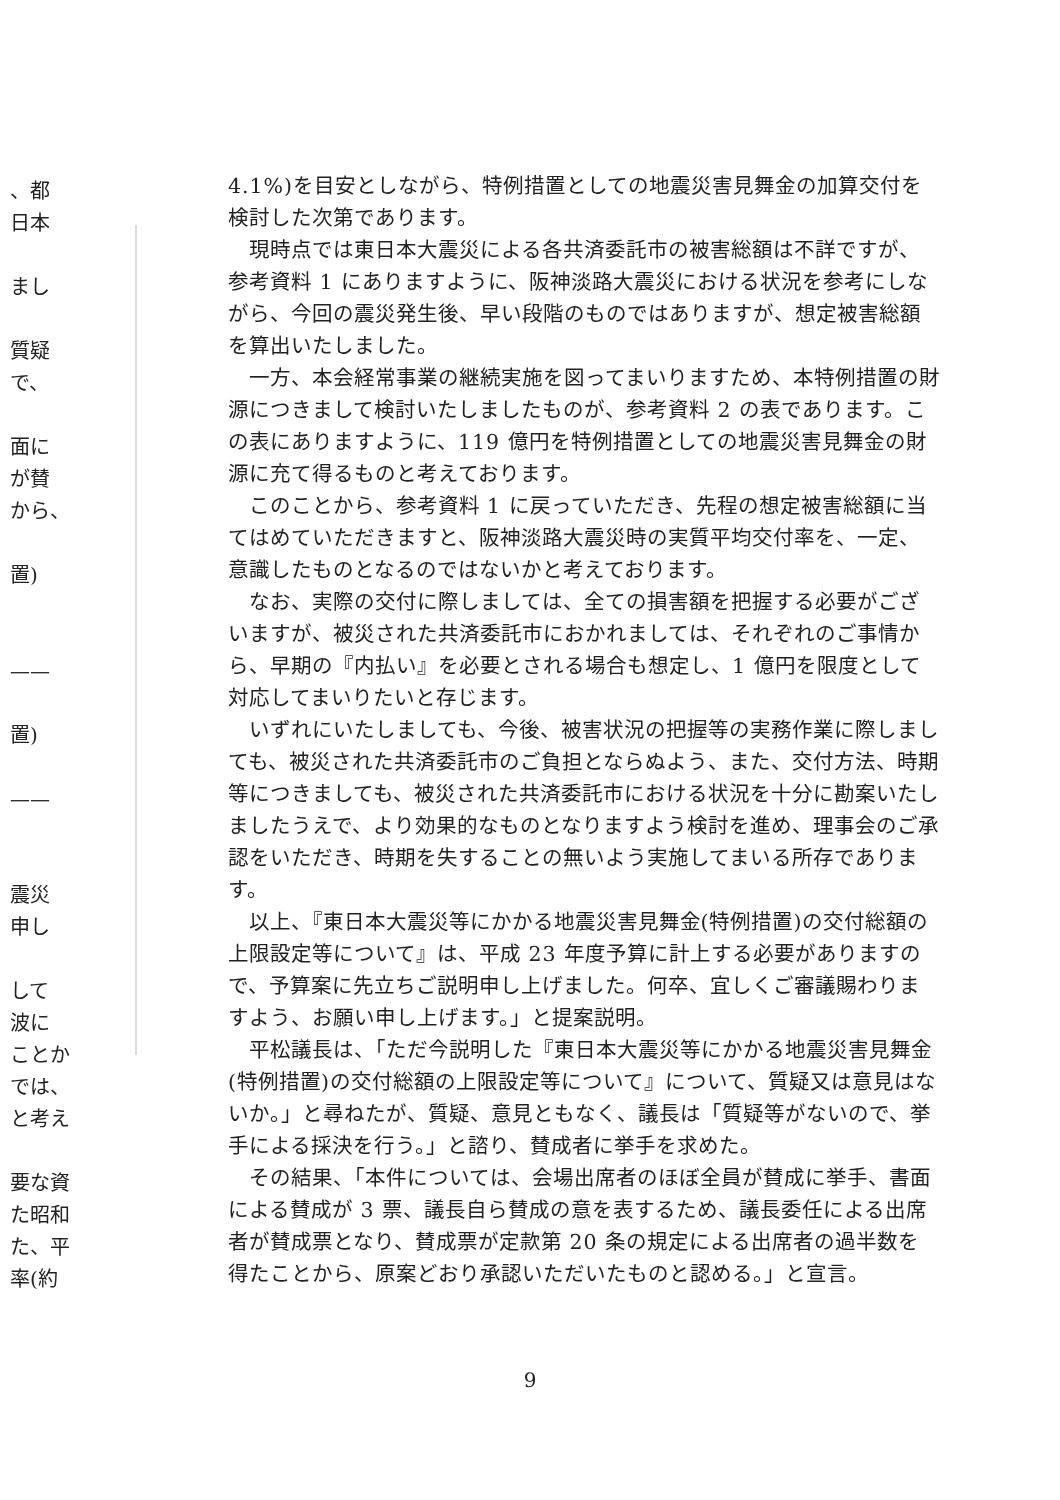、都
日本
まし
質疑
で、
面に
が賛
から、
置)
——
置)
——
震災
申し
して
波に
ことか
では、
と考え
要な資
た昭和
た、平
率(約
4.1%)を目安としながら、特例措置としての地震災害見舞金の加算交付を検討した次第であります。
現時点では東日本大震災による各共済委託市の被害総額は不詳ですが、参考資料 1 にありますように、阪神淡路大震災における状況を参考にしながら、今回の震災発生後、早い段階のものではありますが、想定被害総額を算出いたしました。
一方、本会経常事業の継続実施を図ってまいりますため、本特例措置の財源につきまして検討いたしましたものが、参考資料 2 の表であります。この表にありますように、119 億円を特例措置としての地震災害見舞金の財源に充て得るものと考えております。
このことから、参考資料 1 に戻っていただき、先程の想定被害総額に当てはめていただきますと、阪神淡路大震災時の実質平均交付率を、一定、意識したものとなるのではないかと考えております。
なお、実際の交付に際しましては、全ての損害額を把握する必要がございますが、被災された共済委託市におかれましては、それぞれのご事情から、早期の『内払い』を必要とされる場合も想定し、1 億円を限度として対応してまいりたいと存じます。
いずれにいたしましても、今後、被害状況の把握等の実務作業に際しましても、被災された共済委託市のご負担とならぬよう、また、交付方法、時期等につきましても、被災された共済委託市における状況を十分に勘案いたしましたうえで、より効果的なものとなりますよう検討を進め、理事会のご承認をいただき、時期を失することの無いよう実施してまいる所存であります。
以上、『東日本大震災等にかかる地震災害見舞金(特例措置)の交付総額の上限設定等について』は、平成 23 年度予算に計上する必要がありますので、予算案に先立ちご説明申し上げました。何卒、宜しくご審議賜わりますよう、お願い申し上げます。」と提案説明。
平松議長は、「ただ今説明した『東日本大震災等にかかる地震災害見舞金(特例措置)の交付総額の上限設定等について』について、質疑又は意見はないか。」と尋ねたが、質疑、意見ともなく、議長は「質疑等がないので、挙手による採決を行う。」と諮り、賛成者に挙手を求めた。
その結果、「本件については、会場出席者のほぼ全員が賛成に挙手、書面による賛成が 3 票、議長自ら賛成の意を表するため、議長委任による出席者が賛成票となり、賛成票が定款第 20 条の規定による出席者の過半数を得たことから、原案どおり承認いただいたものと認める。」と宣言。
9